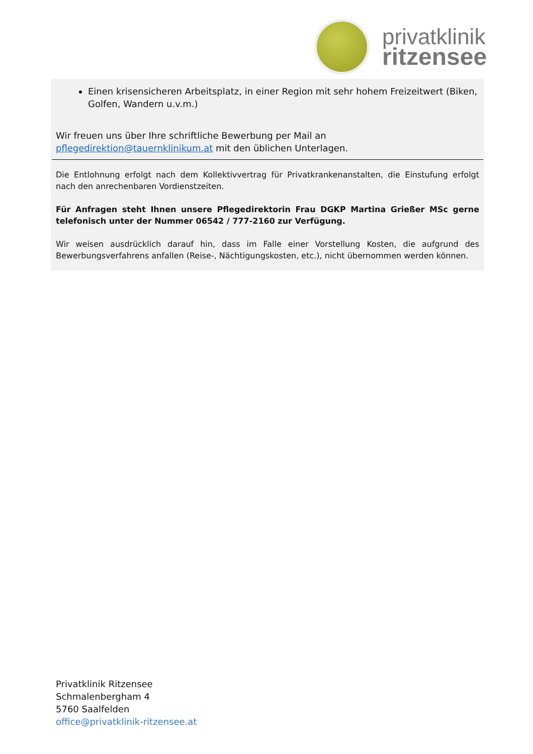privatklinik
ritzensee
Einen krisensicheren Arbeitsplatz, in einer Region mit sehr hohem Freizeitwert (Biken, Golfen, Wandern u.v.m.)
Wir freuen uns über Ihre schriftliche Bewerbung per Mail an pflegedirektion@tauernklinikum.at mit den üblichen Unterlagen.
Die Entlohnung erfolgt nach dem Kollektivvertrag für Privatkrankenanstalten, die Einstufung erfolgt nach den anrechenbaren Vordienstzeiten.
Für Anfragen steht Ihnen unsere Pflegedirektorin Frau DGKP Martina Grießer MSc gerne telefonisch unter der Nummer 06542 / 777-2160 zur Verfügung.
Wir weisen ausdrücklich darauf hin, dass im Falle einer Vorstellung Kosten, die aufgrund des Bewerbungsverfahrens anfallen (Reise-, Nächtigungskosten, etc.), nicht übernommen werden können.
Privatklinik Ritzensee
Schmalenbergham 4
5760 Saalfelden
office@privatklinik-ritzensee.at